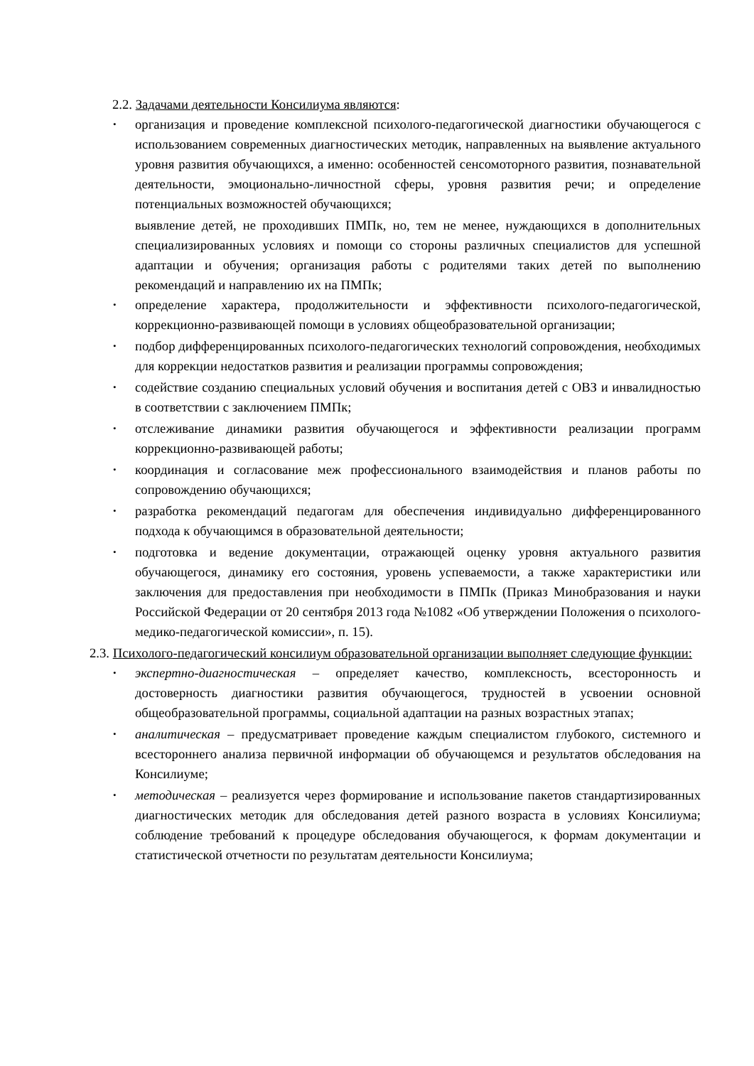2.2. Задачами деятельности Консилиума являются:
• организация и проведение комплексной психолого-педагогической диагностики обучающегося с использованием современных диагностических методик, направленных на выявление актуального уровня развития обучающихся, а именно: особенностей сенсомоторного развития, познавательной деятельности, эмоционально-личностной сферы, уровня развития речи; и определение потенциальных возможностей обучающихся;
выявление детей, не проходивших ПМПк, но, тем не менее, нуждающихся в дополнительных специализированных условиях и помощи со стороны различных специалистов для успешной адаптации и обучения; организация работы с родителями таких детей по выполнению рекомендаций и направлению их на ПМПк;
• определение характера, продолжительности и эффективности психолого-педагогической, коррекционно-развивающей помощи в условиях общеобразовательной организации;
• подбор дифференцированных психолого-педагогических технологий сопровождения, необходимых для коррекции недостатков развития и реализации программы сопровождения;
• содействие созданию специальных условий обучения и воспитания детей с ОВЗ и инвалидностью в соответствии с заключением ПМПк;
• отслеживание динамики развития обучающегося и эффективности реализации программ коррекционно-развивающей работы;
• координация и согласование меж профессионального взаимодействия и планов работы по сопровождению обучающихся;
• разработка рекомендаций педагогам для обеспечения индивидуально дифференцированного подхода к обучающимся в образовательной деятельности;
• подготовка и ведение документации, отражающей оценку уровня актуального развития обучающегося, динамику его состояния, уровень успеваемости, а также характеристики или заключения для предоставления при необходимости в ПМПк (Приказ Минобразования и науки Российской Федерации от 20 сентября 2013 года №1082 «Об утверждении Положения о психолого-медико-педагогической комиссии», п. 15).
2.3. Психолого-педагогический консилиум образовательной организации выполняет следующие функции:
• экспертно-диагностическая – определяет качество, комплексность, всесторонность и достоверность диагностики развития обучающегося, трудностей в усвоении основной общеобразовательной программы, социальной адаптации на разных возрастных этапах;
• аналитическая – предусматривает проведение каждым специалистом глубокого, системного и всестороннего анализа первичной информации об обучающемся и результатов обследования на Консилиуме;
• методическая – реализуется через формирование и использование пакетов стандартизированных диагностических методик для обследования детей разного возраста в условиях Консилиума; соблюдение требований к процедуре обследования обучающегося, к формам документации и статистической отчетности по результатам деятельности Консилиума;